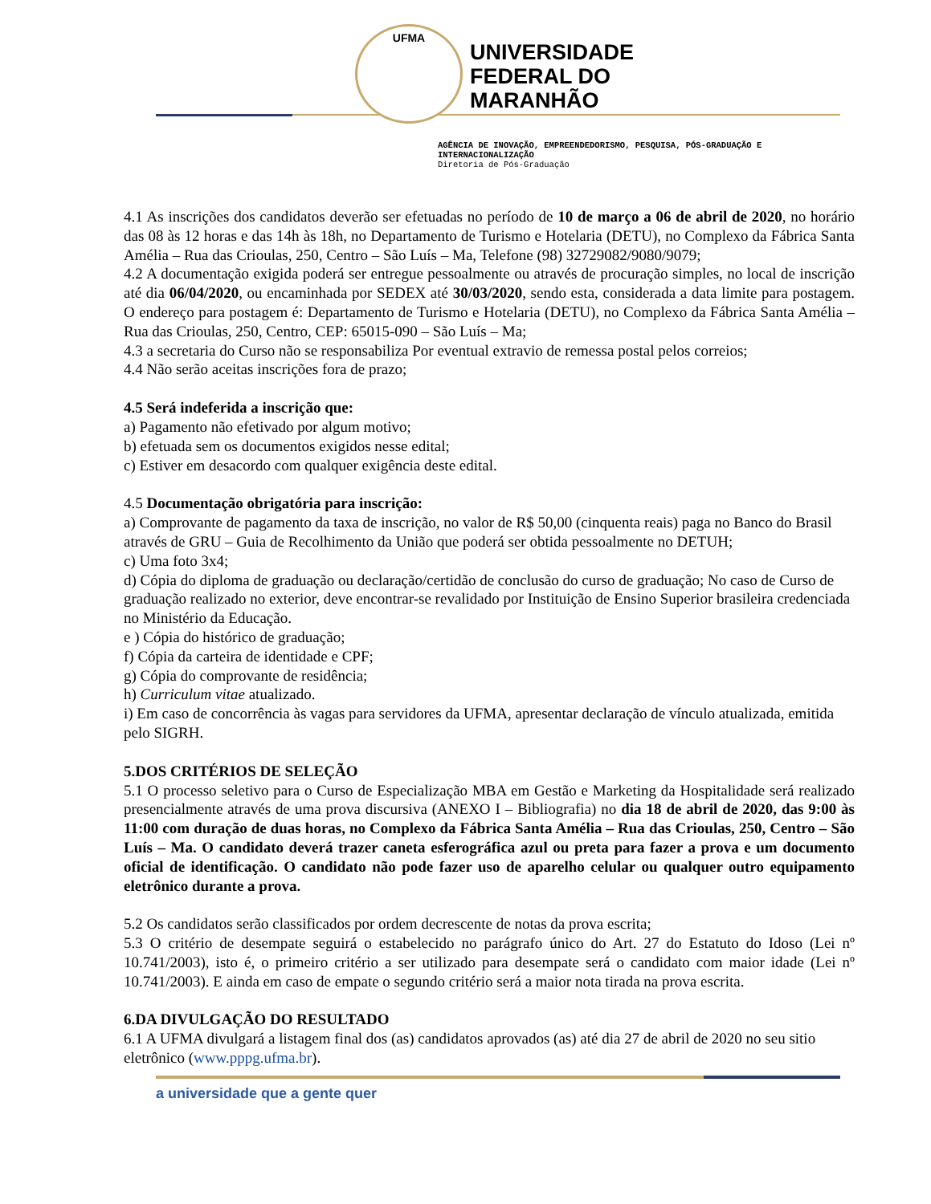UFMA
UNIVERSIDADE
FEDERAL DO
MARANHÃO
AGÊNCIA DE INOVAÇÃO, EMPREENDEDORISMO, PESQUISA, PÓS-GRADUAÇÃO E INTERNACIONALIZAÇÃO
Diretoria de Pós-Graduação
4.1 As inscrições dos candidatos deverão ser efetuadas no período de 10 de março a 06 de abril de 2020, no horário das 08 às 12 horas e das 14h às 18h, no Departamento de Turismo e Hotelaria (DETU), no Complexo da Fábrica Santa Amélia – Rua das Crioulas, 250, Centro – São Luís – Ma, Telefone (98) 32729082/9080/9079;
4.2 A documentação exigida poderá ser entregue pessoalmente ou através de procuração simples, no local de inscrição até dia 06/04/2020, ou encaminhada por SEDEX até 30/03/2020, sendo esta, considerada a data limite para postagem. O endereço para postagem é: Departamento de Turismo e Hotelaria (DETU), no Complexo da Fábrica Santa Amélia – Rua das Crioulas, 250, Centro, CEP: 65015-090 – São Luís – Ma;
4.3 a secretaria do Curso não se responsabiliza Por eventual extravio de remessa postal pelos correios;
4.4 Não serão aceitas inscrições fora de prazo;
4.5 Será indeferida a inscrição que:
a) Pagamento não efetivado por algum motivo;
b) efetuada sem os documentos exigidos nesse edital;
c) Estiver em desacordo com qualquer exigência deste edital.
4.5 Documentação obrigatória para inscrição:
a) Comprovante de pagamento da taxa de inscrição, no valor de R$ 50,00 (cinquenta reais) paga no Banco do Brasil através de GRU – Guia de Recolhimento da União que poderá ser obtida pessoalmente no DETUH;
c) Uma foto 3x4;
d) Cópia do diploma de graduação ou declaração/certidão de conclusão do curso de graduação; No caso de Curso de graduação realizado no exterior, deve encontrar-se revalidado por Instituição de Ensino Superior brasileira credenciada no Ministério da Educação.
e ) Cópia do histórico de graduação;
f) Cópia da carteira de identidade e CPF;
g) Cópia do comprovante de residência;
h) Curriculum vitae atualizado.
i) Em caso de concorrência às vagas para servidores da UFMA, apresentar declaração de vínculo atualizada, emitida pelo SIGRH.
5.DOS CRITÉRIOS DE SELEÇÃO
5.1 O processo seletivo para o Curso de Especialização MBA em Gestão e Marketing da Hospitalidade será realizado presencialmente através de uma prova discursiva (ANEXO I – Bibliografia) no dia 18 de abril de 2020, das 9:00 às 11:00 com duração de duas horas, no Complexo da Fábrica Santa Amélia – Rua das Crioulas, 250, Centro – São Luís – Ma. O candidato deverá trazer caneta esferográfica azul ou preta para fazer a prova e um documento oficial de identificação. O candidato não pode fazer uso de aparelho celular ou qualquer outro equipamento eletrônico durante a prova.
5.2 Os candidatos serão classificados por ordem decrescente de notas da prova escrita;
5.3 O critério de desempate seguirá o estabelecido no parágrafo único do Art. 27 do Estatuto do Idoso (Lei nº 10.741/2003), isto é, o primeiro critério a ser utilizado para desempate será o candidato com maior idade (Lei nº 10.741/2003). E ainda em caso de empate o segundo critério será a maior nota tirada na prova escrita.
6.DA DIVULGAÇÃO DO RESULTADO
6.1 A UFMA divulgará a listagem final dos (as) candidatos aprovados (as) até dia 27 de abril de 2020 no seu sitio eletrônico (www.pppg.ufma.br).
a universidade que a gente quer